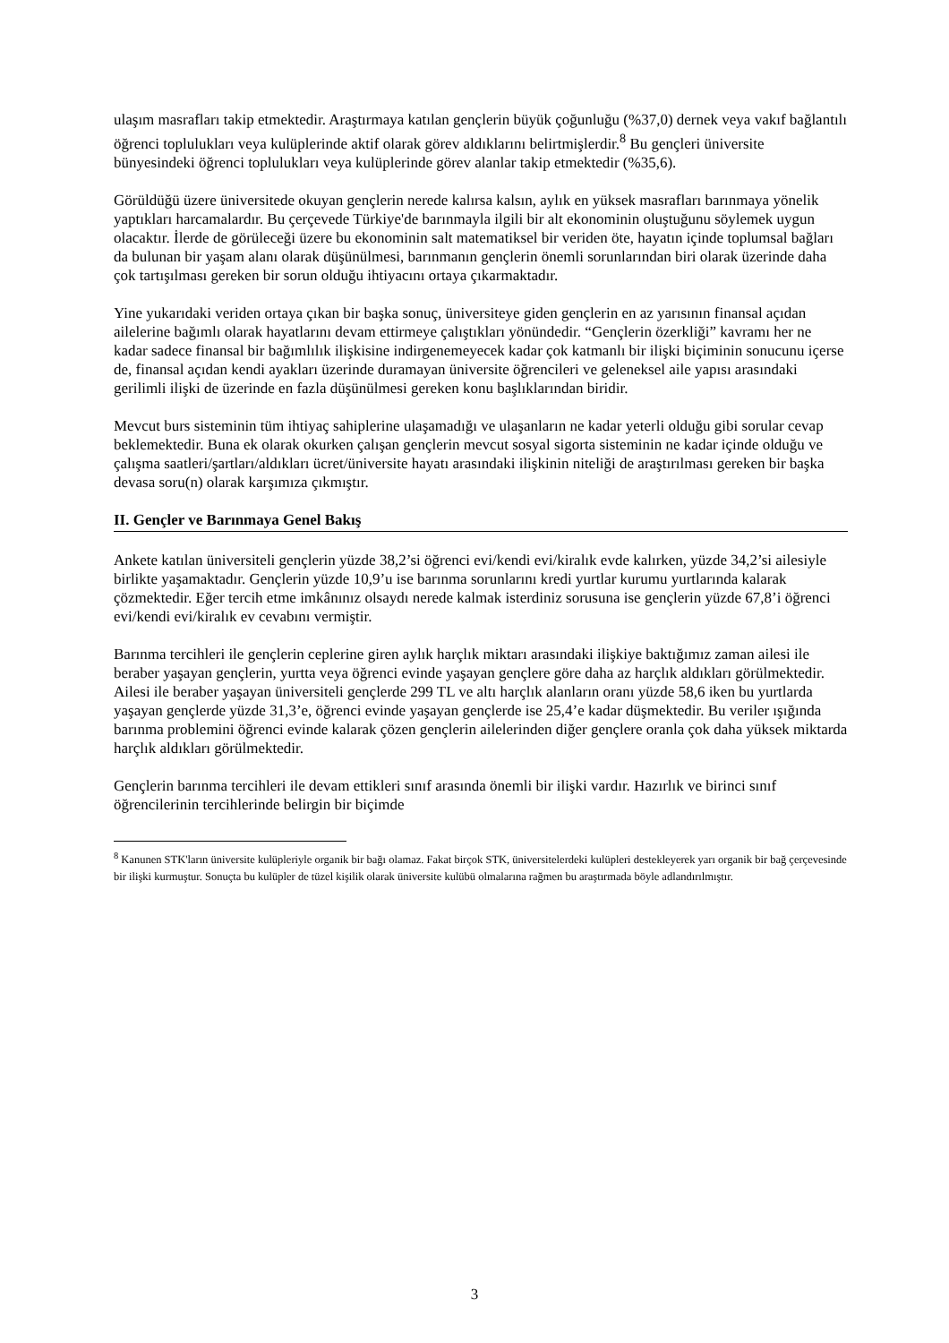ulaşım masrafları takip etmektedir. Araştırmaya katılan gençlerin büyük çoğunluğu (%37,0) dernek veya vakıf bağlantılı öğrenci toplulukları veya kulüplerinde aktif olarak görev aldıklarını belirtmişlerdir.<sup>8</sup> Bu gençleri üniversite bünyesindeki öğrenci toplulukları veya kulüplerinde görev alanlar takip etmektedir (%35,6).
Görüldüğü üzere üniversitede okuyan gençlerin nerede kalırsa kalsın, aylık en yüksek masrafları barınmaya yönelik yaptıkları harcamalardır. Bu çerçevede Türkiye'de barınmayla ilgili bir alt ekonominin oluştuğunu söylemek uygun olacaktır. İlerde de görüleceği üzere bu ekonominin salt matematiksel bir veriden öte, hayatın içinde toplumsal bağları da bulunan bir yaşam alanı olarak düşünülmesi, barınmanın gençlerin önemli sorunlarından biri olarak üzerinde daha çok tartışılması gereken bir sorun olduğu ihtiyacını ortaya çıkarmaktadır.
Yine yukarıdaki veriden ortaya çıkan bir başka sonuç, üniversiteye giden gençlerin en az yarısının finansal açıdan ailelerine bağımlı olarak hayatlarını devam ettirmeye çalıştıkları yönündedir. “Gençlerin özerkliği” kavramı her ne kadar sadece finansal bir bağımlılık ilişkisine indirgenemeyecek kadar çok katmanlı bir ilişki biçiminin sonucunu içerse de, finansal açıdan kendi ayakları üzerinde duramayan üniversite öğrencileri ve geleneksel aile yapısı arasındaki gerilimli ilişki de üzerinde en fazla düşünülmesi gereken konu başlıklarından biridir.
Mevcut burs sisteminin tüm ihtiyaç sahiplerine ulaşamadığı ve ulaşanların ne kadar yeterli olduğu gibi sorular cevap beklemektedir. Buna ek olarak okurken çalışan gençlerin mevcut sosyal sigorta sisteminin ne kadar içinde olduğu ve çalışma saatleri/şartları/aldıkları ücret/üniversite hayatı arasındaki ilişkinin niteliği de araştırılması gereken bir başka devasa soru(n) olarak karşımıza çıkmıştır.
II. Gençler ve Barınmaya Genel Bakış
Ankete katılan üniversiteli gençlerin yüzde 38,2’si öğrenci evi/kendi evi/kiralık evde kalırken, yüzde 34,2’si ailesiyle birlikte yaşamaktadır. Gençlerin yüzde 10,9’u ise barınma sorunlarını kredi yurtlar kurumu yurtlarında kalarak çözmektedir. Eğer tercih etme imkânınız olsaydı nerede kalmak isterdiniz sorusuna ise gençlerin yüzde 67,8’i öğrenci evi/kendi evi/kiralık ev cevabını vermiştir.
Barınma tercihleri ile gençlerin ceplerine giren aylık harçlık miktarı arasındaki ilişkiye baktığımız zaman ailesi ile beraber yaşayan gençlerin, yurtta veya öğrenci evinde yaşayan gençlere göre daha az harçlık aldıkları görülmektedir. Ailesi ile beraber yaşayan üniversiteli gençlerde 299 TL ve altı harçlık alanların oranı yüzde 58,6 iken bu yurtlarda yaşayan gençlerde yüzde 31,3’e, öğrenci evinde yaşayan gençlerde ise 25,4’e kadar düşmektedir. Bu veriler ışığında barınma problemini öğrenci evinde kalarak çözen gençlerin ailelerinden diğer gençlere oranla çok daha yüksek miktarda harçlık aldıkları görülmektedir.
Gençlerin barınma tercihleri ile devam ettikleri sınıf arasında önemli bir ilişki vardır. Hazırlık ve birinci sınıf öğrencilerinin tercihlerinde belirgin bir biçimde
<sup>8</sup> Kanunen STK'ların üniversite kulüpleriyle organik bir bağı olamaz. Fakat birçok STK, üniversitelerdeki kulüpleri destekleyerek yarı organik bir bağ çerçevesinde bir ilişki kurmuştur. Sonuçta bu kulüpler de tüzel kişilik olarak üniversite kulübü olmalarına rağmen bu araştırmada böyle adlandırılmıştır.
3